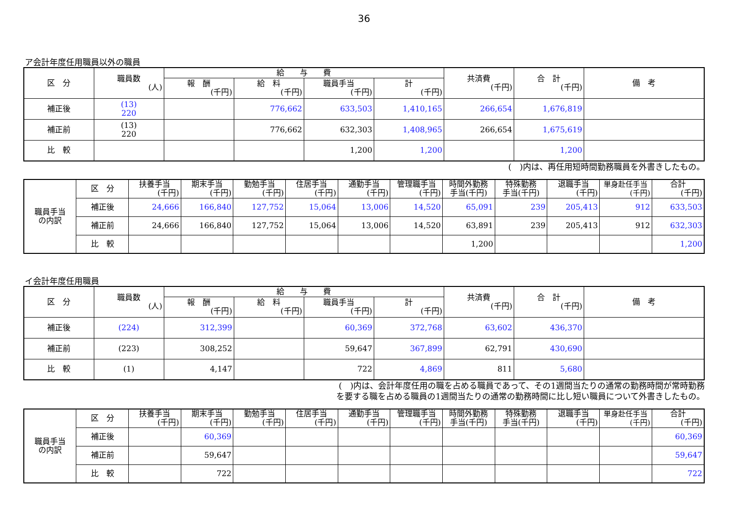36
ア会計年度任用職員以外の職員
| 区 分 | 職員数 (人) | 給 与 費 | | | | 共済費 (千円) | 合 計 (千円) | 備 考 |
| --- | --- | --- | --- | --- | --- | --- | --- | --- |
| | | 報 酬 (千円) | 給 料 (千円) | 職員手当 (千円) | 計 (千円) | | | |
| 補正後 | (13) 220 | | 776,662 | 633,503 | 1,410,165 | 266,654 | 1,676,819 | |
| 補正前 | (13) 220 | | 776,662 | 632,303 | 1,408,965 | 266,654 | 1,675,619 | |
| 比 較 | | | | 1,200 | 1,200 | | 1,200 | |
(　)内は、再任用短時間勤務職員を外書きしたもの。
| 職員手当 の内訳 | 区 分 | 扶養手当 (千円) | 期末手当 (千円) | 勤勉手当 (千円) | 住居手当 (千円) | 通勤手当 (千円) | 管理職手当 (千円) | 時間外勤務 手当(千円) | 特殊勤務 手当(千円) | 退職手当 (千円) | 単身赴任手当 (千円) | 合計 (千円) |
| --- | --- | --- | --- | --- | --- | --- | --- | --- | --- | --- | --- | --- |
| | 補正後 | 24,666 | 166,840 | 127,752 | 15,064 | 13,006 | 14,520 | 65,091 | 239 | 205,413 | 912 | 633,503 |
| | 補正前 | 24,666 | 166,840 | 127,752 | 15,064 | 13,006 | 14,520 | 63,891 | 239 | 205,413 | 912 | 632,303 |
| | 比 較 | | | | | | | 1,200 | | | | 1,200 |
イ会計年度任用職員
| 区 分 | 職員数 (人) | 給 与 費 | | | | 共済費 (千円) | 合 計 (千円) | 備 考 |
| --- | --- | --- | --- | --- | --- | --- | --- | --- |
| | | 報 酬 (千円) | 給 料 (千円) | 職員手当 (千円) | 計 (千円) | | | |
| 補正後 | (224) | 312,399 | | 60,369 | 372,768 | 63,602 | 436,370 | |
| 補正前 | (223) | 308,252 | | 59,647 | 367,899 | 62,791 | 430,690 | |
| 比 較 | (1) | 4,147 | | 722 | 4,869 | 811 | 5,680 | |
(　)内は、会計年度任用の職を占める職員であって、その1週間当たりの通常の勤務時間が常時勤務
を要する職を占める職員の1週間当たりの通常の勤務時間に比し短い職員について外書きしたもの。
| 職員手当 の内訳 | 区 分 | 扶養手当 (千円) | 期末手当 (千円) | 勤勉手当 (千円) | 住居手当 (千円) | 通勤手当 (千円) | 管理職手当 (千円) | 時間外勤務 手当(千円) | 特殊勤務 手当(千円) | 退職手当 (千円) | 単身赴任手当 (千円) | 合計 (千円) |
| --- | --- | --- | --- | --- | --- | --- | --- | --- | --- | --- | --- | --- |
| | 補正後 | | 60,369 | | | | | | | | | 60,369 |
| | 補正前 | | 59,647 | | | | | | | | | 59,647 |
| | 比 較 | | 722 | | | | | | | | | 722 |